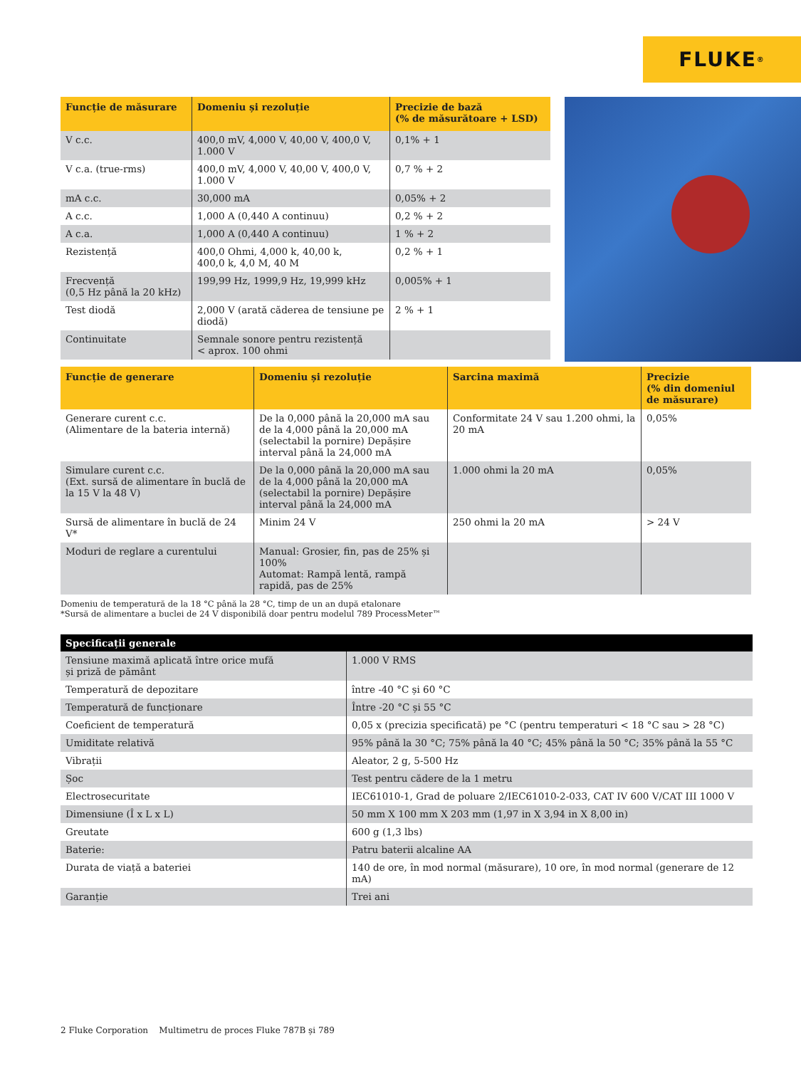FLUKE ®
| Funcție de măsurare | Domeniu și rezoluție | Precizie de bază (% de măsurătoare + LSD) |
| --- | --- | --- |
| V c.c. | 400,0 mV, 4,000 V, 40,00 V, 400,0 V, 1.000 V | 0,1% + 1 |
| V c.a. (true-rms) | 400,0 mV, 4,000 V, 40,00 V, 400,0 V, 1.000 V | 0,7 % + 2 |
| mA c.c. | 30,000 mA | 0,05% + 2 |
| A c.c. | 1,000 A (0,440 A continuu) | 0,2 % + 2 |
| A c.a. | 1,000 A (0,440 A continuu) | 1 % + 2 |
| Rezistență | 400,0 Ohmi, 4,000 k, 40,00 k, 400,0 k, 4,0 M, 40 M | 0,2 % + 1 |
| Frecvență (0,5 Hz până la 20 kHz) | 199,99 Hz, 1999,9 Hz, 19,999 kHz | 0,005% + 1 |
| Test diodă | 2,000 V (arată căderea de tensiune pe diodă) | 2 % + 1 |
| Continuitate | Semnale sonore pentru rezistență < aprox. 100 ohmi | |
| Funcție de generare | Domeniu și rezoluție | Sarcina maximă | Precizie (% din domeniul de măsurare) |
| --- | --- | --- | --- |
| Generare curent c.c. (Alimentare de la bateria internă) | De la 0,000 până la 20,000 mA sau de la 4,000 până la 20,000 mA (selectabil la pornire) Depășire interval până la 24,000 mA | Conformitate 24 V sau 1.200 ohmi, la 20 mA | 0,05% |
| Simulare curent c.c. (Ext. sursă de alimentare în buclă de la 15 V la 48 V) | De la 0,000 până la 20,000 mA sau de la 4,000 până la 20,000 mA (selectabil la pornire) Depășire interval până la 24,000 mA | 1.000 ohmi la 20 mA | 0,05% |
| Sursă de alimentare în buclă de 24 V* | Minim 24 V | 250 ohmi la 20 mA | > 24 V |
| Moduri de reglare a curentului | Manual: Grosier, fin, pas de 25% și 100% Automat: Rampă lentă, rampă rapidă, pas de 25% | | |
Domeniu de temperatură de la 18 °C până la 28 °C, timp de un an după etalonare
*Sursă de alimentare a buclei de 24 V disponibilă doar pentru modelul 789 ProcessMeter™
| Specificații generale | |
| --- | --- |
| Tensiune maximă aplicată între orice mufă și priză de pământ | 1.000 V RMS |
| Temperatură de depozitare | între -40 °C și 60 °C |
| Temperatură de funcționare | Între -20 °C și 55 °C |
| Coeficient de temperatură | 0,05 x (precizia specificată) pe °C (pentru temperaturi < 18 °C sau > 28 °C) |
| Umiditate relativă | 95% până la 30 °C; 75% până la 40 °C; 45% până la 50 °C; 35% până la 55 °C |
| Vibrații | Aleator, 2 g, 5-500 Hz |
| Șoc | Test pentru cădere de la 1 metru |
| Electrosecuritate | IEC61010-1, Grad de poluare 2/IEC61010-2-033, CAT IV 600 V/CAT III 1000 V |
| Dimensiune (Î x L x L) | 50 mm X 100 mm X 203 mm (1,97 in X 3,94 in X 8,00 in) |
| Greutate | 600 g (1,3 lbs) |
| Baterie: | Patru baterii alcaline AA |
| Durata de viață a bateriei | 140 de ore, în mod normal (măsurare), 10 ore, în mod normal (generare de 12 mA) |
| Garanție | Trei ani |
2 Fluke Corporation Multimetru de proces Fluke 787B și 789